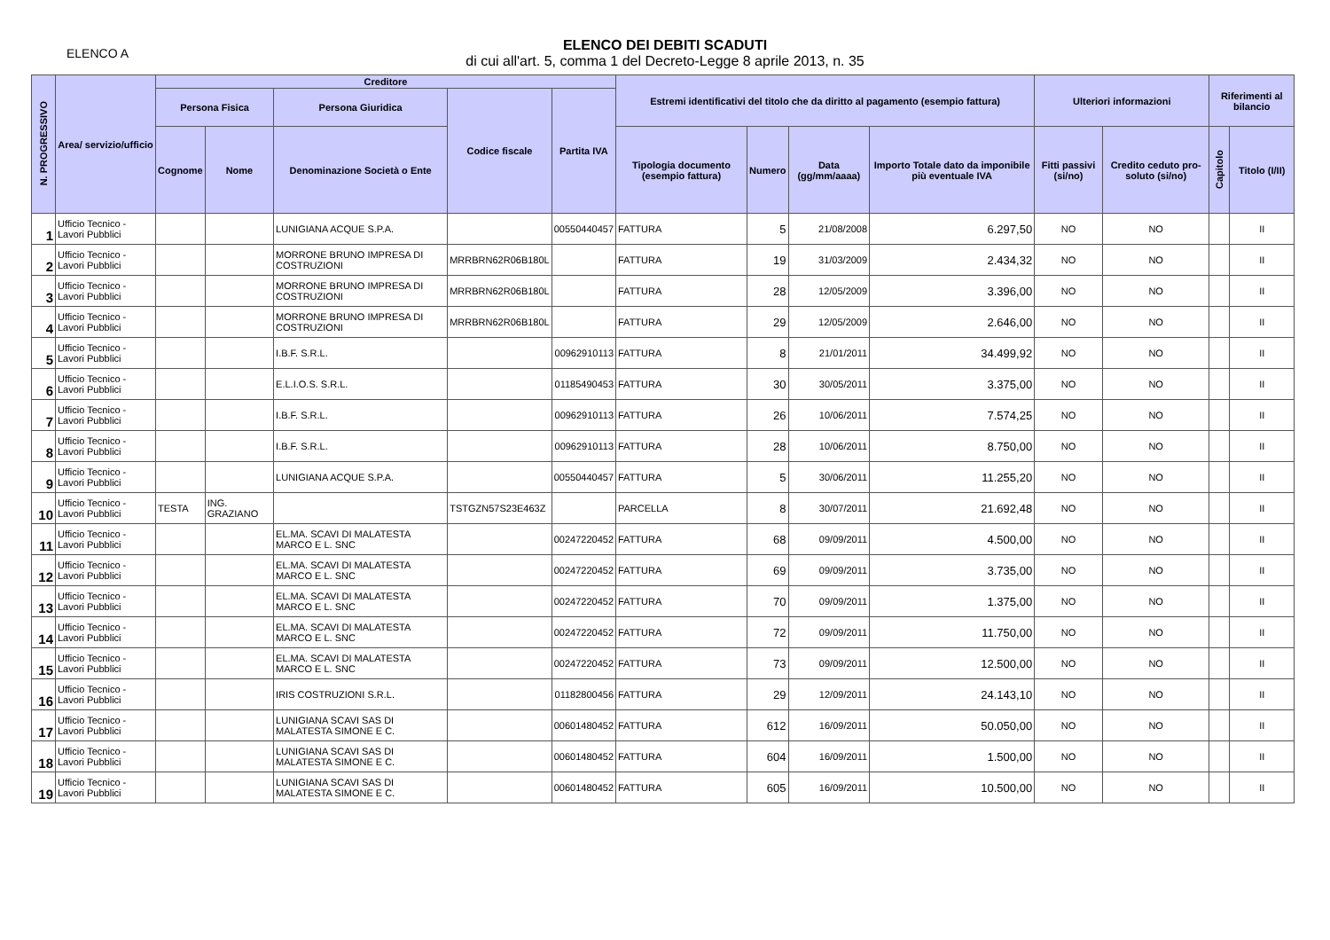ELENCO A
ELENCO DEI DEBITI SCADUTI
di cui all'art. 5, comma 1 del Decreto-Legge 8 aprile 2013, n. 35
| N. PROGRESSIVO | Area/ servizio/ufficio | Creditore | | | | | Estremi identificativi del titolo che da diritto al pagamento (esempio fattura) | | | | Ulteriori informazioni | | Riferimenti al bilancio | |
| --- | --- | --- | --- | --- | --- | --- | --- | --- | --- | --- | --- | --- | --- | --- |
| | | Persona Fisica | | Persona Giuridica | Codice fiscale | Partita IVA | | | | | | | | |
| | | Cognome | Nome | Denominazione Società o Ente | | | Tipologia documento (esempio fattura) | Numero | Data (gg/mm/aaaa) | Importo Totale dato da imponibile più eventuale IVA | Fitti passivi (si/no) | Credito ceduto pro-soluto (si/no) | Capitolo | Titolo (I/II) |
| 1 | Ufficio Tecnico - Lavori Pubblici | | | LUNIGIANA ACQUE S.P.A. | | 00550440457 | FATTURA | 5 | 21/08/2008 | 6.297,50 | NO | NO | | II |
| 2 | Ufficio Tecnico - Lavori Pubblici | | | MORRONE BRUNO IMPRESA DI COSTRUZIONI | MRRBRN62R06B180L | | FATTURA | 19 | 31/03/2009 | 2.434,32 | NO | NO | | II |
| 3 | Ufficio Tecnico - Lavori Pubblici | | | MORRONE BRUNO IMPRESA DI COSTRUZIONI | MRRBRN62R06B180L | | FATTURA | 28 | 12/05/2009 | 3.396,00 | NO | NO | | II |
| 4 | Ufficio Tecnico - Lavori Pubblici | | | MORRONE BRUNO IMPRESA DI COSTRUZIONI | MRRBRN62R06B180L | | FATTURA | 29 | 12/05/2009 | 2.646,00 | NO | NO | | II |
| 5 | Ufficio Tecnico - Lavori Pubblici | | | I.B.F. S.R.L. | | 00962910113 | FATTURA | 8 | 21/01/2011 | 34.499,92 | NO | NO | | II |
| 6 | Ufficio Tecnico - Lavori Pubblici | | | E.L.I.O.S. S.R.L. | | 01185490453 | FATTURA | 30 | 30/05/2011 | 3.375,00 | NO | NO | | II |
| 7 | Ufficio Tecnico - Lavori Pubblici | | | I.B.F. S.R.L. | | 00962910113 | FATTURA | 26 | 10/06/2011 | 7.574,25 | NO | NO | | II |
| 8 | Ufficio Tecnico - Lavori Pubblici | | | I.B.F. S.R.L. | | 00962910113 | FATTURA | 28 | 10/06/2011 | 8.750,00 | NO | NO | | II |
| 9 | Ufficio Tecnico - Lavori Pubblici | | | LUNIGIANA ACQUE S.P.A. | | 00550440457 | FATTURA | 5 | 30/06/2011 | 11.255,20 | NO | NO | | II |
| 10 | Ufficio Tecnico - Lavori Pubblici | TESTA | ING. GRAZIANO | | TSTGZN57S23E463Z | | PARCELLA | 8 | 30/07/2011 | 21.692,48 | NO | NO | | II |
| 11 | Ufficio Tecnico - Lavori Pubblici | | | EL.MA. SCAVI DI MALATESTA MARCO E L. SNC | | 00247220452 | FATTURA | 68 | 09/09/2011 | 4.500,00 | NO | NO | | II |
| 12 | Ufficio Tecnico - Lavori Pubblici | | | EL.MA. SCAVI DI MALATESTA MARCO E L. SNC | | 00247220452 | FATTURA | 69 | 09/09/2011 | 3.735,00 | NO | NO | | II |
| 13 | Ufficio Tecnico - Lavori Pubblici | | | EL.MA. SCAVI DI MALATESTA MARCO E L. SNC | | 00247220452 | FATTURA | 70 | 09/09/2011 | 1.375,00 | NO | NO | | II |
| 14 | Ufficio Tecnico - Lavori Pubblici | | | EL.MA. SCAVI DI MALATESTA MARCO E L. SNC | | 00247220452 | FATTURA | 72 | 09/09/2011 | 11.750,00 | NO | NO | | II |
| 15 | Ufficio Tecnico - Lavori Pubblici | | | EL.MA. SCAVI DI MALATESTA MARCO E L. SNC | | 00247220452 | FATTURA | 73 | 09/09/2011 | 12.500,00 | NO | NO | | II |
| 16 | Ufficio Tecnico - Lavori Pubblici | | | IRIS COSTRUZIONI S.R.L. | | 01182800456 | FATTURA | 29 | 12/09/2011 | 24.143,10 | NO | NO | | II |
| 17 | Ufficio Tecnico - Lavori Pubblici | | | LUNIGIANA SCAVI SAS DI MALATESTA SIMONE E C. | | 00601480452 | FATTURA | 612 | 16/09/2011 | 50.050,00 | NO | NO | | II |
| 18 | Ufficio Tecnico - Lavori Pubblici | | | LUNIGIANA SCAVI SAS DI MALATESTA SIMONE E C. | | 00601480452 | FATTURA | 604 | 16/09/2011 | 1.500,00 | NO | NO | | II |
| 19 | Ufficio Tecnico - Lavori Pubblici | | | LUNIGIANA SCAVI SAS DI MALATESTA SIMONE E C. | | 00601480452 | FATTURA | 605 | 16/09/2011 | 10.500,00 | NO | NO | | II |